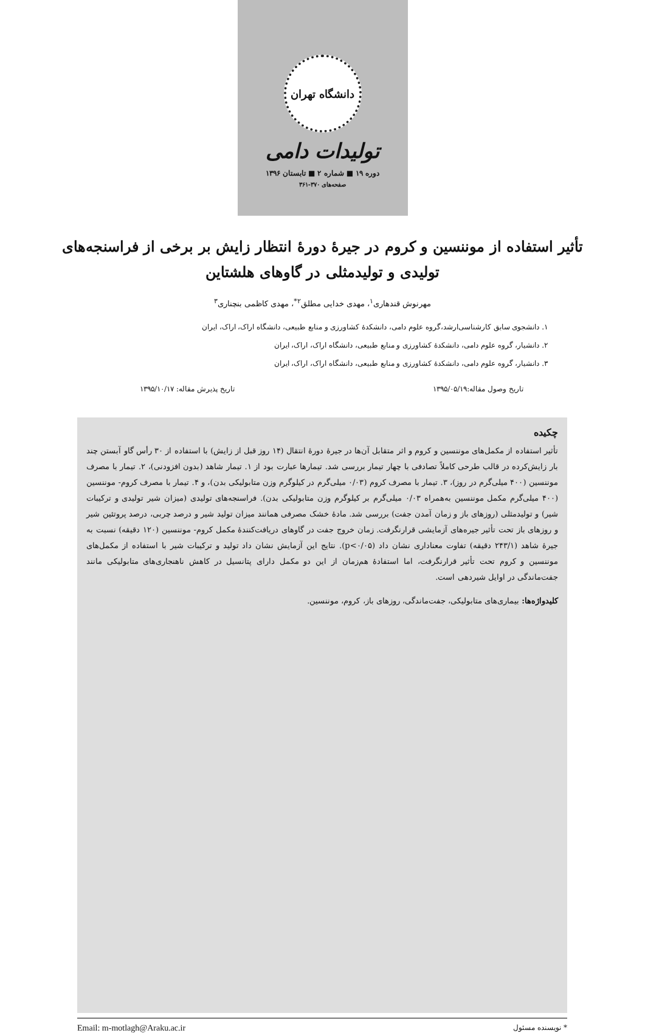دانشگاه تهران
تولیدات دامی
دوره ۱۹ ■ شماره ۲ ■ تابستان ۱۳۹۶
صفحه‌های ۳۷۰-۳۶۱
تأثیر استفاده از موننسین و کروم در جیرهٔ دورهٔ انتظار زایش بر برخی از فراسنجه‌های تولیدی و تولیدمثلی در گاوهای هلشتاین
مهرنوش قندهاری<sup>۱</sup>، مهدی خدایی مطلق<sup>۲*</sup>، مهدی کاظمی بنچناری<sup>۳</sup>
۱. دانشجوی سابق کارشناسی‌ارشد،گروه علوم دامی، دانشکدهٔ کشاورزی و منابع طبیعی، دانشگاه اراک، اراک، ایران
۲. دانشیار، گروه علوم دامی، دانشکدهٔ کشاورزی و منابع طبیعی، دانشگاه اراک، اراک، ایران
۳. دانشیار، گروه علوم دامی، دانشکدهٔ کشاورزی و منابع طبیعی، دانشگاه اراک، اراک، ایران
تاریخ وصول مقاله:۱۳۹۵/۰۵/۱۹ تاریخ پذیرش مقاله: ۱۳۹۵/۱۰/۱۷
چکیده
تأثیر استفاده از مکمل‌های موننسین و کروم و اثر متقابل آن‌ها در جیرهٔ دورهٔ انتقال (۱۴ روز قبل از زایش) با استفاده از ۳۰ رأس گاو آبستن چند بار زایش‌کرده در قالب طرحی کاملاً تصادفی با چهار تیمار بررسی شد. تیمارها عبارت بود از ۱. تیمار شاهد (بدون افزودنی)، ۲. تیمار با مصرف موننسین (۴۰۰ میلی‌گرم در روز)، ۳. تیمار با مصرف کروم (۰/۰۳ میلی‌گرم در کیلوگرم وزن متابولیکی بدن)، و ۴. تیمار با مصرف کروم- موننسین (۴۰۰ میلی‌گرم مکمل موننسین به‌همراه ۰/۰۳ میلی‌گرم بر کیلوگرم وزن متابولیکی بدن). فراسنجه‌های تولیدی (میزان شیر تولیدی و ترکیبات شیر) و تولیدمثلی (روزهای باز و زمان آمدن جفت) بررسی شد. مادهٔ خشک مصرفی همانند میزان تولید شیر و درصد چربی، درصد پروتئین شیر و روزهای باز تحت تأثیر جیره‌های آزمایشی قرارنگرفت. زمان خروج جفت در گاوهای دریافت‌کنندهٔ مکمل کروم- موننسین (۱۲۰ دقیقه) نسبت به جیرهٔ شاهد (۲۴۳/۱ دقیقه) تفاوت معناداری نشان داد (p<۰/۰۵). نتایج این آزمایش نشان داد تولید و ترکیبات شیر با استفاده از مکمل‌های موننسین و کروم تحت تأثیر قرارنگرفت، اما استفادهٔ هم‌زمان از این دو مکمل دارای پتانسیل در کاهش ناهنجاری‌های متابولیکی مانند جفت‌ماندگی در اوایل شیردهی است.
کلیدواژه‌ها: بیماری‌های متابولیکی، جفت‌ماندگی، روزهای باز، کروم، موننسین.
* نویسنده مسئول Email: m-motlagh@Araku.ac.ir